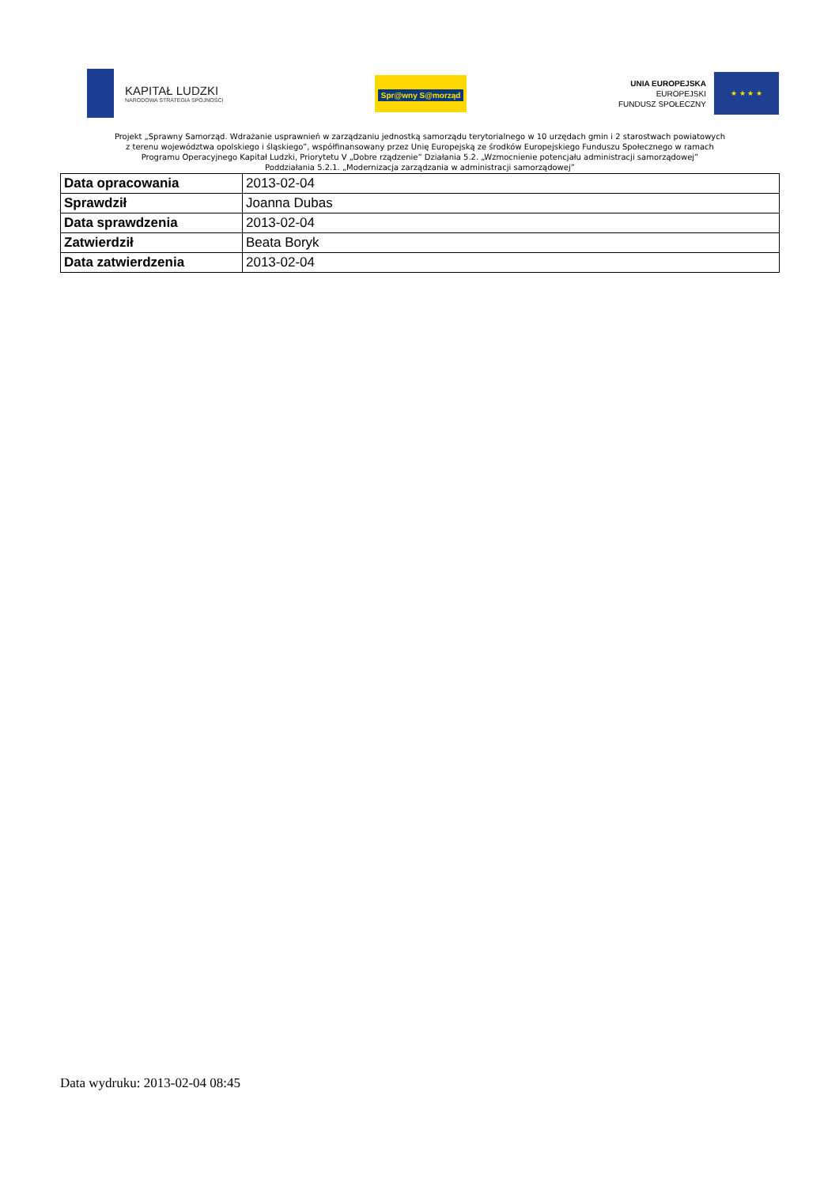KAPITAŁ LUDZKI
NARODOWA STRATEGIA SPÓJNOŚCI
Spr@wny S@morząd
UNIA EUROPEJSKA
EUROPEJSKI
FUNDUSZ SPOŁECZNY
★ ★ ★ ★
Projekt „Sprawny Samorząd. Wdrażanie usprawnień w zarządzaniu jednostką samorządu terytorialnego w 10 urzędach gmin i 2 starostwach powiatowych
z terenu województwa opolskiego i śląskiego”, współfinansowany przez Unię Europejską ze środków Europejskiego Funduszu Społecznego w ramach
Programu Operacyjnego Kapitał Ludzki, Priorytetu V „Dobre rządzenie” Działania 5.2. „Wzmocnienie potencjału administracji samorządowej”
Poddziałania 5.2.1. „Modernizacja zarządzania w administracji samorządowej”
| Data opracowania | 2013-02-04 |
| Sprawdził | Joanna Dubas |
| Data sprawdzenia | 2013-02-04 |
| Zatwierdził | Beata Boryk |
| Data zatwierdzenia | 2013-02-04 |
Data wydruku: 2013-02-04 08:45